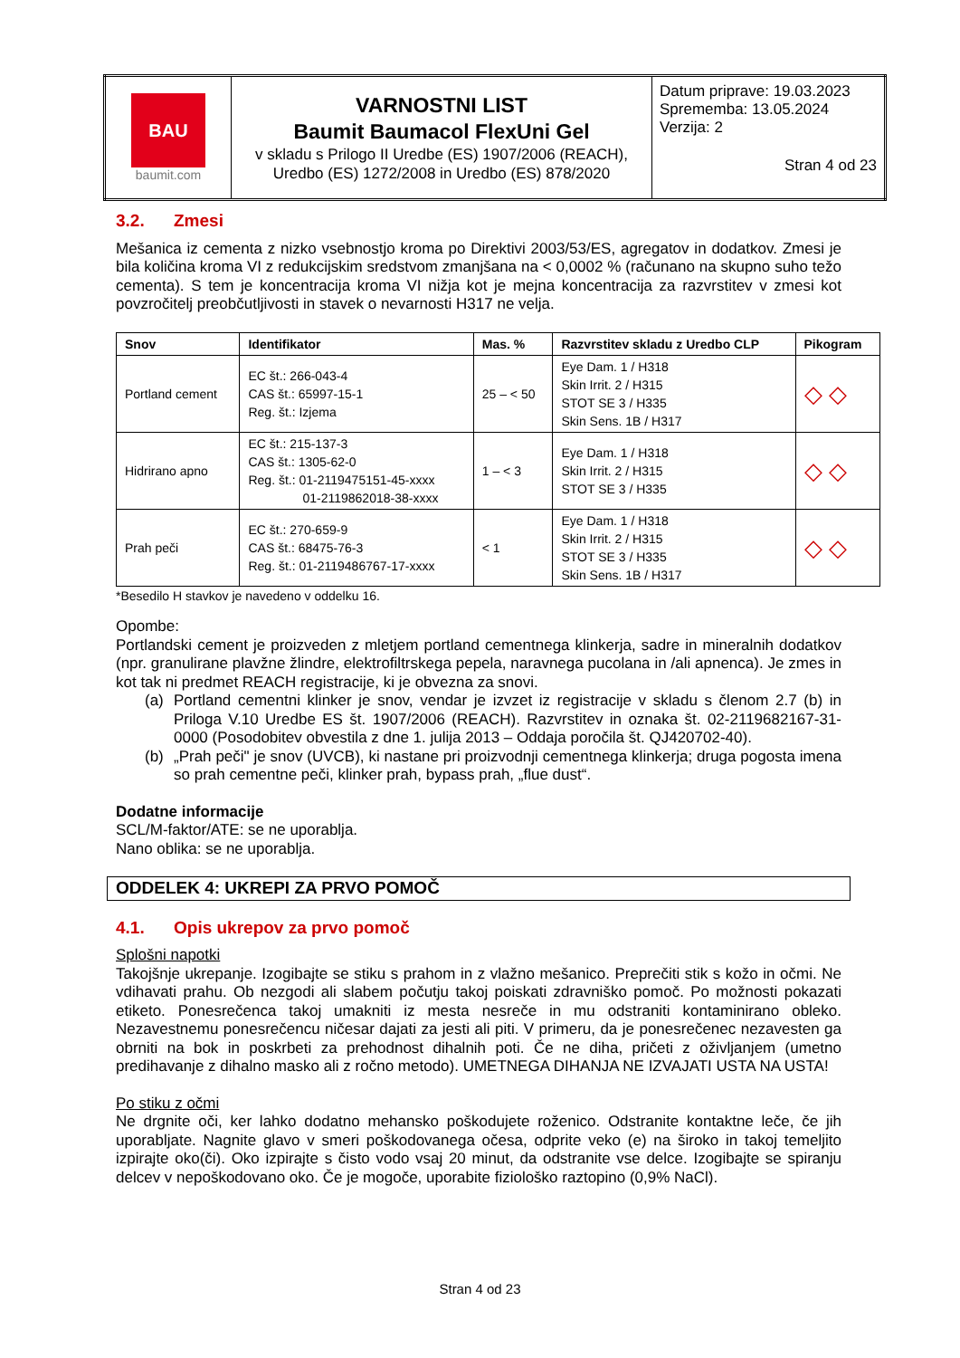| BAU baumit.com | VARNOSTNI LIST Baumit Baumacol FlexUni Gel v skladu s Prilogo II Uredbe (ES) 1907/2006 (REACH), Uredbo (ES) 1272/2008 in Uredbo (ES) 878/2020 | Datum priprave: 19.03.2023 Sprememba: 13.05.2024 Verzija: 2 Stran 4 od 23 |
3.2. Zmesi
Mešanica iz cementa z nizko vsebnostjo kroma po Direktivi 2003/53/ES, agregatov in dodatkov. Zmesi je bila količina kroma VI z redukcijskim sredstvom zmanjšana na < 0,0002 % (računano na skupno suho težo cementa). S tem je koncentracija kroma VI nižja kot je mejna koncentracija za razvrstitev v zmesi kot povzročitelj preobčutljivosti in stavek o nevarnosti H317 ne velja.
| Snov | Identifikator | Mas. % | Razvrstitev skladu z Uredbo CLP | Pikogram |
| --- | --- | --- | --- | --- |
| Portland cement | EC št.: 266-043-4 CAS št.: 65997-15-1 Reg. št.: Izjema | 25 – < 50 | Eye Dam. 1 / H318 Skin Irrit. 2 / H315 STOT SE 3 / H335 Skin Sens. 1B / H317 | ◇ ◇ |
| Hidrirano apno | EC št.: 215-137-3 CAS št.: 1305-62-0 Reg. št.: 01-2119475151-45-xxxx 01-2119862018-38-xxxx | 1 – < 3 | Eye Dam. 1 / H318 Skin Irrit. 2 / H315 STOT SE 3 / H335 | ◇ ◇ |
| Prah peči | EC št.: 270-659-9 CAS št.: 68475-76-3 Reg. št.: 01-2119486767-17-xxxx | < 1 | Eye Dam. 1 / H318 Skin Irrit. 2 / H315 STOT SE 3 / H335 Skin Sens. 1B / H317 | ◇ ◇ |
*Besedilo H stavkov je navedeno v oddelku 16.
Opombe:
Portlandski cement je proizveden z mletjem portland cementnega klinkerja, sadre in mineralnih dodatkov (npr. granulirane plavžne žlindre, elektrofiltrskega pepela, naravnega pucolana in /ali apnenca). Je zmes in kot tak ni predmet REACH registracije, ki je obvezna za snovi.
(a) Portland cementni klinker je snov, vendar je izvzet iz registracije v skladu s členom 2.7 (b) in Priloga V.10 Uredbe ES št. 1907/2006 (REACH). Razvrstitev in oznaka št. 02-2119682167-31-0000 (Posodobitev obvestila z dne 1. julija 2013 – Oddaja poročila št. QJ420702-40).
(b) „Prah peči" je snov (UVCB), ki nastane pri proizvodnji cementnega klinkerja; druga pogosta imena so prah cementne peči, klinker prah, bypass prah, „flue dust“.
Dodatne informacije
SCL/M-faktor/ATE: se ne uporablja.
Nano oblika: se ne uporablja.
ODDELEK 4: UKREPI ZA PRVO POMOČ
4.1. Opis ukrepov za prvo pomoč
Splošni napotki
Takojšnje ukrepanje. Izogibajte se stiku s prahom in z vlažno mešanico. Preprečiti stik s kožo in očmi. Ne vdihavati prahu. Ob nezgodi ali slabem počutju takoj poiskati zdravniško pomoč. Po možnosti pokazati etiketo. Ponesrečenca takoj umakniti iz mesta nesreče in mu odstraniti kontaminirano obleko. Nezavestnemu ponesrečencu ničesar dajati za jesti ali piti. V primeru, da je ponesrečenec nezavesten ga obrniti na bok in poskrbeti za prehodnost dihalnih poti. Če ne diha, pričeti z oživljanjem (umetno predihavanje z dihalno masko ali z ročno metodo). UMETNEGA DIHANJA NE IZVAJATI USTA NA USTA!
Po stiku z očmi
Ne drgnite oči, ker lahko dodatno mehansko poškodujete roženico. Odstranite kontaktne leče, če jih uporabljate. Nagnite glavo v smeri poškodovanega očesa, odprite veko (e) na široko in takoj temeljito izpirajte oko(či). Oko izpirajte s čisto vodo vsaj 20 minut, da odstranite vse delce. Izogibajte se spiranju delcev v nepoškodovano oko. Če je mogoče, uporabite fiziološko raztopino (0,9% NaCl).
Stran 4 od 23